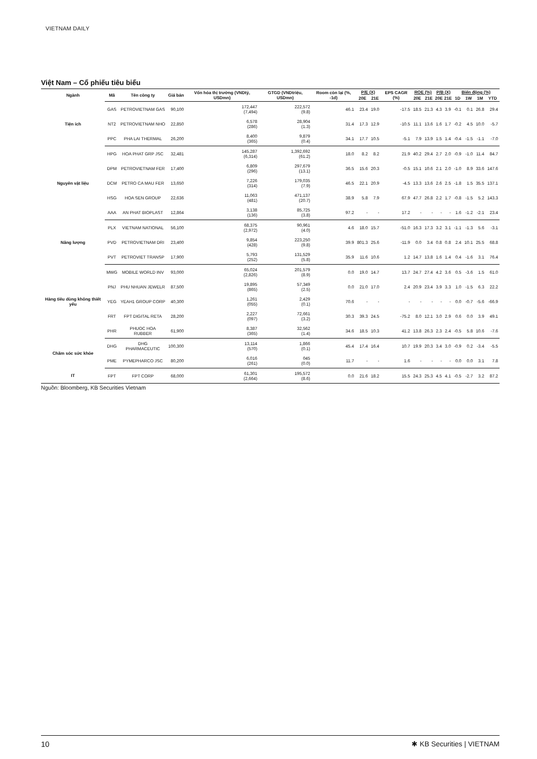VIETNAM DAILY
Việt Nam – Cổ phiếu tiêu biểu
| Ngành | Mã | Tên công ty | Giá bán | Vốn hóa thị trường (VNDtỷ, USDmn) | GTGD (VNDtriệu, USDmn) | Room còn lại (%, -1d) | P/E (X) | | EPS CAGR (%) | ROE (%) | | P/B (X) | | Biến động (%) | | | |
| --- | --- | --- | --- | --- | --- | --- | --- | --- | --- | --- | --- | --- | --- | --- | --- | --- | --- |
| | | | | | | | 20E | 21E | | 20E | 21E | 20E | 21E | 1D | 1W | 1M | YTD |
| Tiện ích | GAS | PETROVIETNAM GAS | 90,100 | 172,447 (7,494) | 222,572 (9.8) | 46.1 | 23.4 | 19.0 | -17.5 | 18.5 | 21.3 | 4.3 | 3.9 | -0.1 | 0.1 | 26.8 | 29.4 |
| | NT2 | PETROVIETNAM NHO | 22,850 | 6,578 (286) | 28,904 (1.3) | 31.4 | 17.3 | 12.9 | -10.5 | 11.1 | 13.6 | 1.6 | 1.7 | -0.2 | 4.5 | 10.0 | -5.7 |
| | PPC | PHA LAI THERMAL | 26,200 | 8,400 (365) | 9,879 (0.4) | 34.1 | 17.7 | 10.5 | -5.1 | 7.9 | 13.9 | 1.5 | 1.4 | -0.4 | -1.5 | -1.1 | -7.0 |
| Nguyên vật liệu | HPG | HOA PHAT GRP JSC | 32,481 | 145,287 (6,314) | 1,392,692 (61.2) | 18.0 | 8.2 | 8.2 | 21.9 | 40.2 | 29.4 | 2.7 | 2.0 | -0.9 | -1.0 | 11.4 | 84.7 |
| | DPM | PETROVIETNAM FER | 17,400 | 6,809 (296) | 297,679 (13.1) | 36.5 | 15.6 | 20.3 | -0.5 | 15.1 | 10.6 | 2.1 | 2.0 | -1.0 | 8.9 | 33.6 | 147.6 |
| | DCM | PETRO CA MAU FER | 13,650 | 7,226 (314) | 179,035 (7.9) | 46.5 | 22.1 | 20.9 | -4.5 | 13.3 | 13.6 | 2.6 | 2.5 | -1.8 | 1.5 | 35.5 | 137.1 |
| | HSG | HOA SEN GROUP | 22,636 | 11,063 (481) | 471,137 (20.7) | 38.9 | 5.8 | 7.9 | 67.9 | 47.7 | 26.8 | 2.2 | 1.7 | -0.8 | -1.5 | 5.2 | 143.3 |
| | AAA | AN PHAT BIOPLAST | 12,864 | 3,138 (136) | 85,725 (3.8) | 97.2 | - | - | 17.2 | - | - | - | - | 1.6 | -1.2 | -2.1 | 23.4 |
| Năng lượng | PLX | VIETNAM NATIONAL | 56,100 | 68,375 (2,972) | 90,961 (4.0) | 4.6 | 18.0 | 15.7 | -51.0 | 16.3 | 17.3 | 3.2 | 3.1 | -1.1 | -1.3 | 5.6 | -3.1 |
| | PVD | PETROVIETNAM DRI | 23,400 | 9,854 (428) | 223,250 (9.8) | 39.9 | 801.3 | 25.6 | -11.9 | 0.0 | 3.4 | 0.8 | 0.8 | 2.4 | 10.1 | 25.5 | 68.8 |
| | PVT | PETROVIET TRANSP | 17,900 | 5,793 (252) | 131,529 (5.8) | 35.9 | 11.6 | 10.6 | 1.2 | 14.7 | 13.8 | 1.6 | 1.4 | 0.4 | -1.6 | 3.1 | 76.4 |
| Hàng tiêu dùng không thiết yếu | MWG | MOBILE WORLD INV | 93,000 | 65,024 (2,826) | 201,579 (8.9) | 0.0 | 19.0 | 14.7 | 13.7 | 24.7 | 27.4 | 4.2 | 3.6 | 0.5 | -3.6 | 1.5 | 61.0 |
| | PNJ | PHU NHUAN JEWELR | 87,500 | 19,895 (865) | 57,349 (2.5) | 0.0 | 21.0 | 17.0 | 2.4 | 20.9 | 23.4 | 3.9 | 3.3 | 1.0 | -1.5 | 6.3 | 22.2 |
| | YEG | YEAH1 GROUP CORP | 40,300 | 1,261 (055) | 2,429 (0.1) | 70.6 | - | - | - | - | - | - | - | 0.0 | -0.7 | -5.6 | -66.9 |
| | FRT | FPT DIGITAL RETA | 28,200 | 2,227 (097) | 72,661 (3.2) | 30.3 | 39.3 | 24.5 | -75.2 | 8.0 | 12.1 | 3.0 | 2.9 | 0.6 | 0.0 | 3.9 | 49.1 |
| | PHR | PHUOC HOA RUBBER | 61,900 | 8,387 (365) | 32,562 (1.4) | 34.6 | 18.5 | 10.3 | 41.2 | 13.8 | 26.3 | 2.3 | 2.4 | -0.5 | 5.8 | 10.6 | -7.6 |
| Chăm sóc sức khỏe | DHG | DHG PHARMACEUTIC | 100,300 | 13,114 (570) | 1,866 (0.1) | 45.4 | 17.4 | 16.4 | 10.7 | 19.9 | 20.3 | 3.4 | 3.0 | -0.9 | 0.2 | -3.4 | -5.5 |
| | PME | PYMEPHARCO JSC | 80,200 | 6,016 (261) | 045 (0.0) | 11.7 | - | - | 1.6 | - | - | - | - | 0.0 | 0.0 | 3.1 | 7.8 |
| IT | FPT | FPT CORP | 68,000 | 61,301 (2,664) | 195,572 (8.6) | 0.0 | 21.6 | 18.2 | 15.5 | 24.3 | 25.3 | 4.5 | 4.1 | -0.5 | -2.7 | 3.2 | 87.2 |
Nguồn: Bloomberg, KB Securities Vietnam
10 ✱ KB Securities | VIETNAM